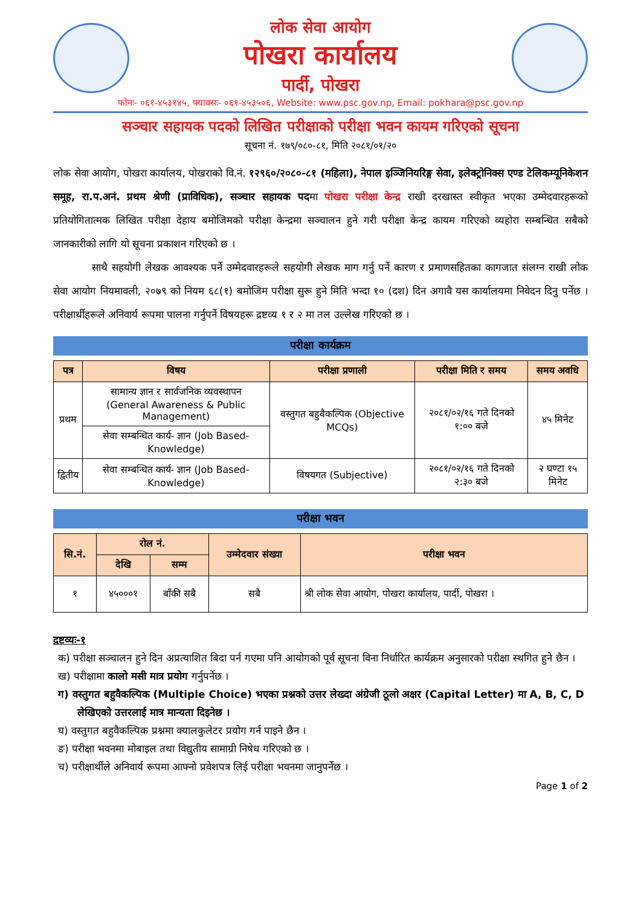लोक सेवा आयोग
पोखरा कार्यालय
पार्दी, पोखरा
फोनः- ०६१-४५३१४५, फ्याक्सः- ०६१-४५३५०६, Website: www.psc.gov.np, Email: pokhara@psc.gov.np
सञ्चार सहायक पदको लिखित परीक्षाको परीक्षा भवन कायम गरिएको सूचना
सूचना नं. १७९/०८०-८१, मिति २०८१/०१/२०
लोक सेवा आयोग, पोखरा कार्यालय, पोखराको वि.नं. १२९६०/२०८०-८१ (महिला), नेपाल इञ्जिनियरिङ्ग सेवा, इलेक्ट्रोनिक्स एण्ड टेलिकम्यूनिकेशन समूह, रा.प.अनं. प्रथम श्रेणी (प्राविधिक), सञ्चार सहायक पदमा पोखरा परीक्षा केन्द्र राखी दरखास्त स्वीकृत भएका उम्मेदवारहरूको प्रतियोगितात्मक लिखित परीक्षा देहाय बमोजिमको परीक्षा केन्द्रमा सञ्चालन हुने गरी परीक्षा केन्द्र कायम गरिएको व्यहोरा सम्बन्धित सबैको जानकारीको लागि यो सूचना प्रकाशन गरिएको छ ।
साथै सहयोगी लेखक आवश्यक पर्ने उम्मेदवारहरूले सहयोगी लेखक माग गर्नु पर्ने कारण र प्रमाणसहितका कागजात संलग्न राखी लोक सेवा आयोग नियमावली, २०७९ को नियम ६८(१) बमोजिम परीक्षा सुरू हुने मिति भन्दा १० (दश) दिन अगावै यस कार्यालयमा निवेदन दिनु पर्नेछ । परीक्षार्थीहरूले अनिवार्य रूपमा पालना गर्नुपर्ने विषयहरू द्रष्टव्य १ र २ मा तल उल्लेख गरिएको छ ।
परीक्षा कार्यक्रम
| पत्र | विषय | परीक्षा प्रणाली | परीक्षा मिति र समय | समय अवधि |
| --- | --- | --- | --- | --- |
| प्रथम | सामान्य ज्ञान र सार्वजनिक व्यवस्थापन (General Awareness & Public Management) | वस्तुगत बहुवैकल्पिक (Objective MCQs) | २०८१/०२/१६ गते दिनको १:०० बजे | ४५ मिनेट |
| | सेवा सम्बन्धित कार्य- ज्ञान (Job Based- Knowledge) | | | |
| द्वितीय | सेवा सम्बन्धित कार्य- ज्ञान (Job Based- Knowledge) | विषयगत (Subjective) | २०८१/०२/१६ गते दिनको २:३० बजे | २ घण्टा १५ मिनेट |
परीक्षा भवन
| सि.नं. | रोल नं. | | उम्मेदवार संख्या | परीक्षा भवन |
| --- | --- | --- | --- | --- |
| | देखि | सम्म | | |
| १ | ४५०००१ | बाँकी सबै | सबै | श्री लोक सेवा आयोग, पोखरा कार्यालय, पार्दी, पोखरा । |
द्रष्टव्यः-१
क) परीक्षा सञ्चालन हुने दिन अप्रत्याशित बिदा पर्न गएमा पनि आयोगको पूर्व सूचना विना निर्धारित कार्यक्रम अनुसारको परीक्षा स्थगित हुने छैन ।
ख) परीक्षामा कालो मसी मात्र प्रयोग गर्नुपर्नेछ ।
ग) वस्तुगत बहुवैकल्पिक (Multiple Choice) भएका प्रश्नको उत्तर लेख्दा अंग्रेजी ठूलो अक्षर (Capital Letter) मा A, B, C, D लेखिएको उत्तरलाई मात्र मान्यता दिइनेछ ।
घ) वस्तुगत बहुवैकल्पिक प्रश्नमा क्यालकुलेटर प्रयोग गर्न पाइने छैन ।
ङ) परीक्षा भवनमा मोबाइल तथा विद्युतीय सामाग्री निषेध गरिएको छ ।
च) परीक्षार्थीले अनिवार्य रूपमा आफ्नो प्रवेशपत्र लिई परीक्षा भवनमा जानुपर्नेछ ।
Page 1 of 2